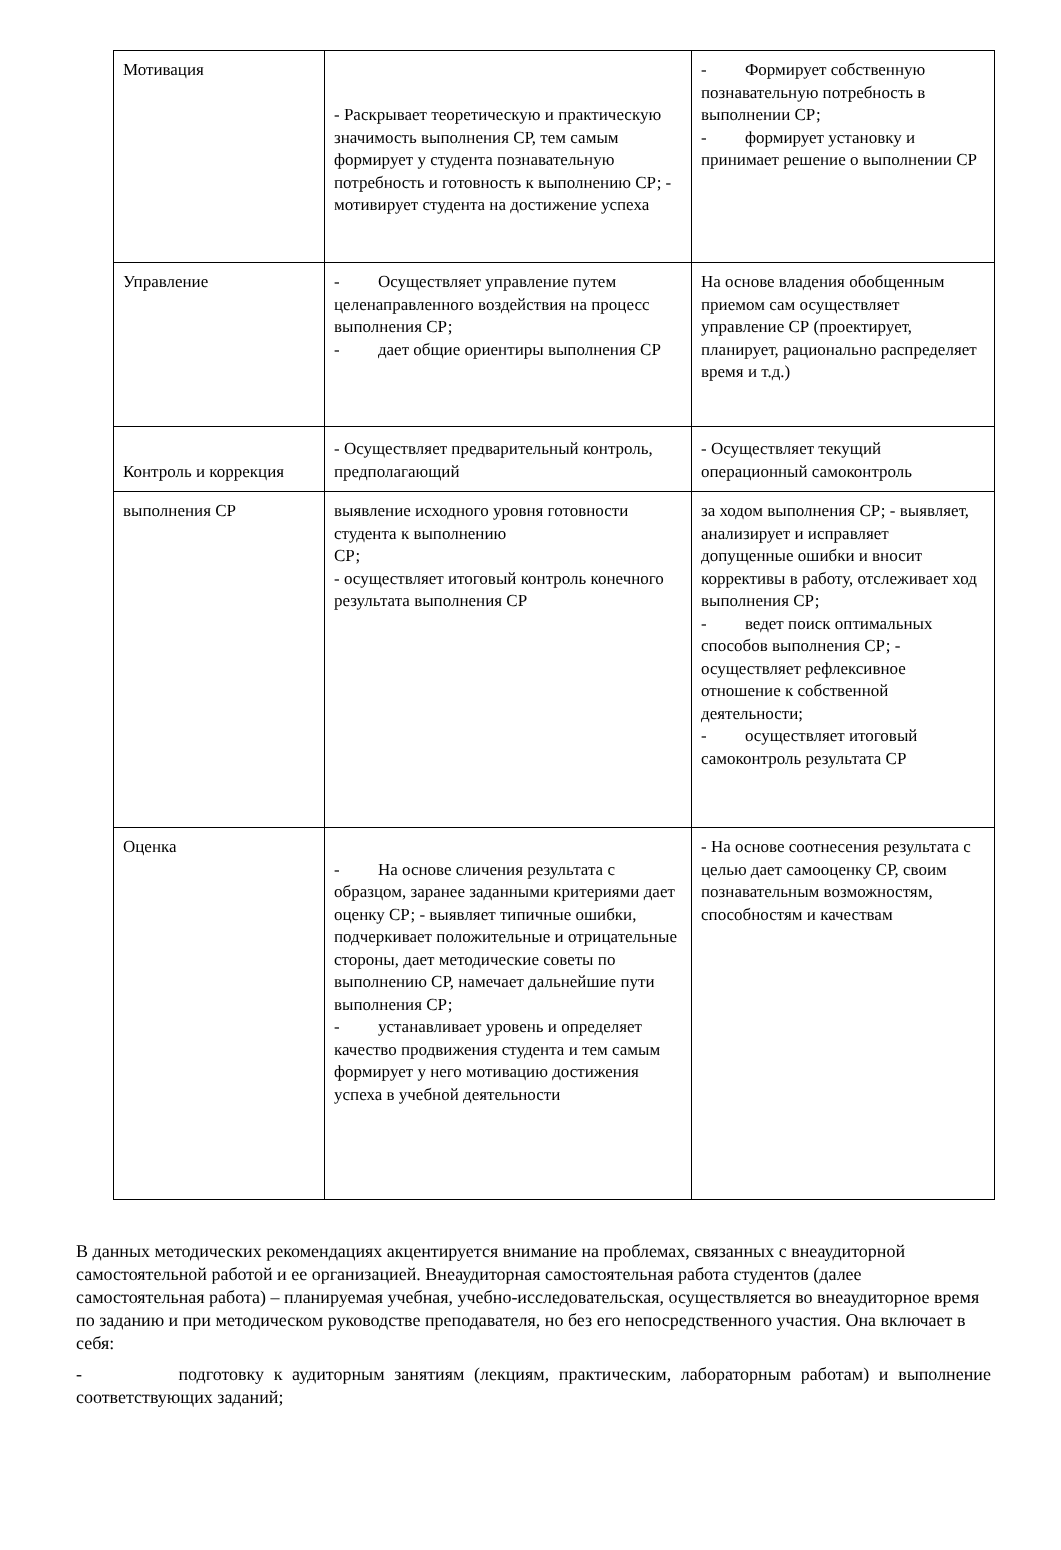| Мотивация | - Раскрывает теоретическую и практическую значимость выполнения СР, тем самым формирует у студента познавательную потребность и готовность к выполнению СР; - мотивирует студента на достижение успеха | - Формирует собственную познавательную потребность в выполнении СР; - формирует установку и принимает решение о выполнении СР |
| Управление | - Осуществляет управление путем целенаправленного воздействия на процесс выполнения СР; - дает общие ориентиры выполнения СР | На основе владения обобщенным приемом сам осуществляет управление СР (проектирует, планирует, рационально распределяет время и т.д.) |
| Контроль и коррекция | - Осуществляет предварительный контроль, предполагающий | - Осуществляет текущий операционный самоконтроль |
| выполнения СР | выявление исходного уровня готовности студента к выполнению СР; - осуществляет итоговый контроль конечного результата выполнения СР | за ходом выполнения СР; - выявляет, анализирует и исправляет допущенные ошибки и вносит коррективы в работу, отслеживает ход выполнения СР; - ведет поиск оптимальных способов выполнения СР; - осуществляет рефлексивное отношение к собственной деятельности; - осуществляет итоговый самоконтроль результата СР |
| Оценка | - На основе сличения результата с образцом, заранее заданными критериями дает оценку СР; - выявляет типичные ошибки, подчеркивает положительные и отрицательные стороны, дает методические советы по выполнению СР, намечает дальнейшие пути выполнения СР; - устанавливает уровень и определяет качество продвижения студента и тем самым формирует у него мотивацию достижения успеха в учебной деятельности | - На основе соотнесения результата с целью дает самооценку СР, своим познавательным возможностям, способностям и качествам |
В данных методических рекомендациях акцентируется внимание на проблемах, связанных с внеаудиторной самостоятельной работой и ее организацией. Внеаудиторная самостоятельная работа студентов (далее самостоятельная работа) – планируемая учебная, учебно-исследовательская, осуществляется во внеаудиторное время по заданию и при методическом руководстве преподавателя, но без его непосредственного участия. Она включает в себя:
- подготовку к аудиторным занятиям (лекциям, практическим, лабораторным работам) и выполнение соответствующих заданий;